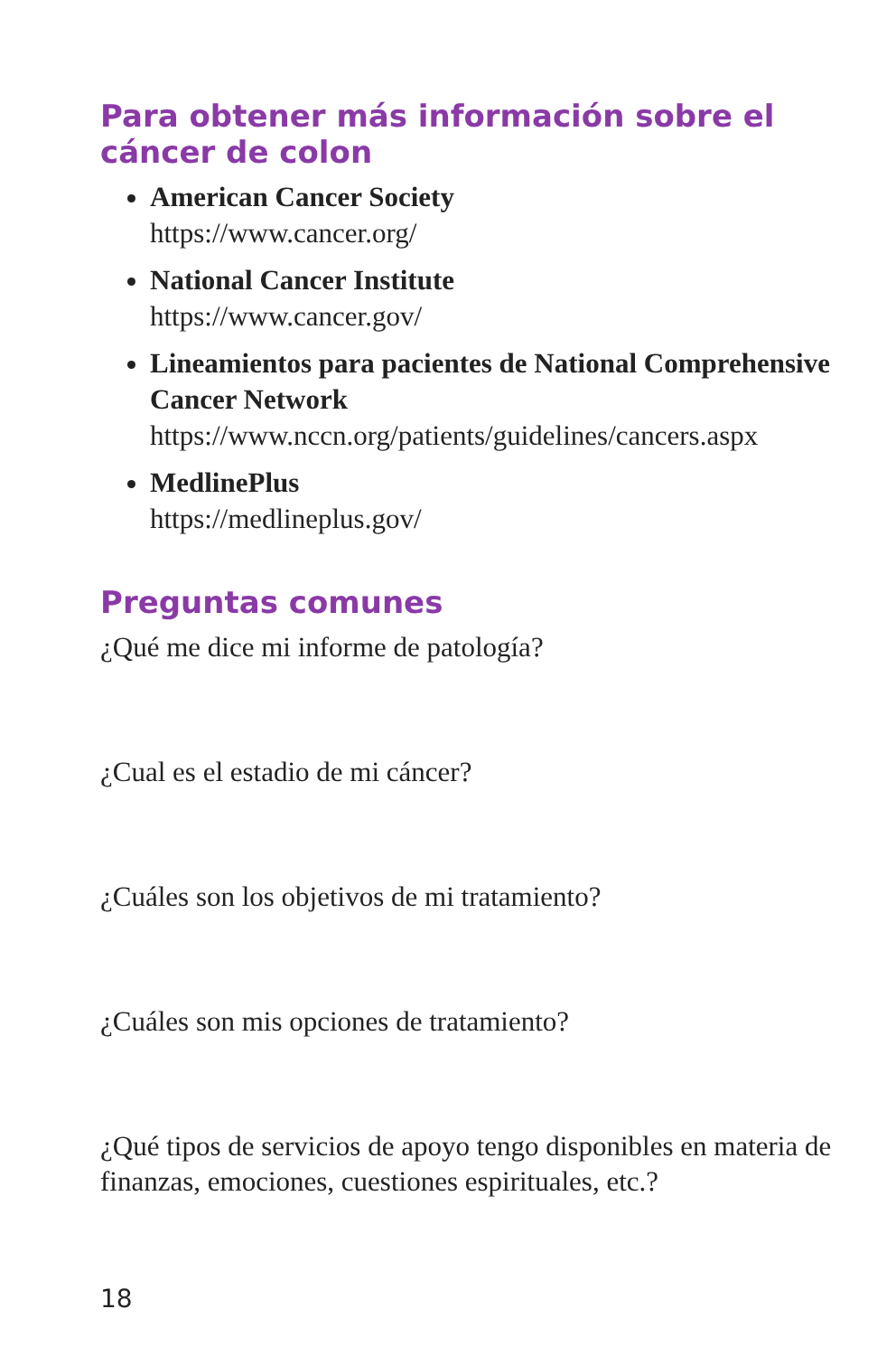Para obtener más información sobre el cáncer de colon
American Cancer Society
https://www.cancer.org/
National Cancer Institute
https://www.cancer.gov/
Lineamientos para pacientes de National Comprehensive Cancer Network
https://www.nccn.org/patients/guidelines/cancers.aspx
MedlinePlus
https://medlineplus.gov/
Preguntas comunes
¿Qué me dice mi informe de patología?
¿Cual es el estadio de mi cáncer?
¿Cuáles son los objetivos de mi tratamiento?
¿Cuáles son mis opciones de tratamiento?
¿Qué tipos de servicios de apoyo tengo disponibles en materia de finanzas, emociones, cuestiones espirituales, etc.?
18